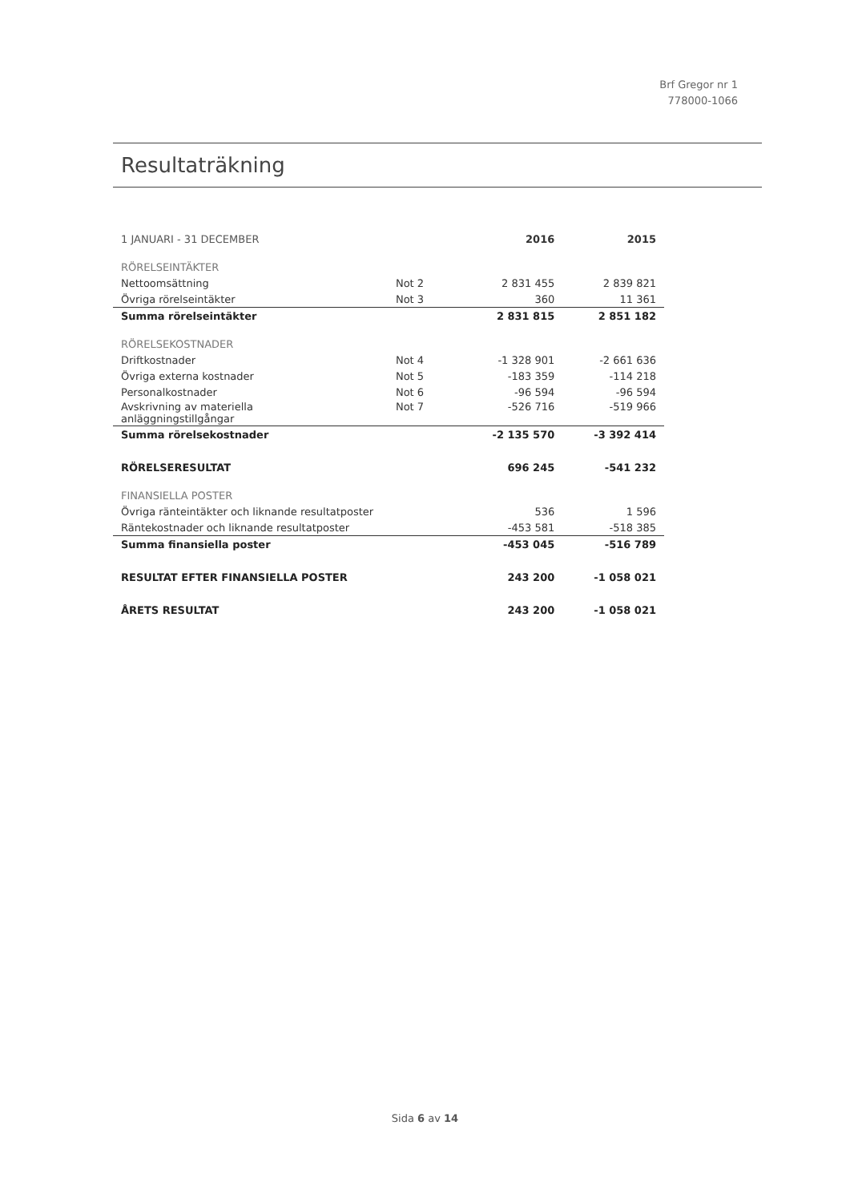Brf Gregor nr 1
778000-1066
Resultaträkning
| 1 JANUARI - 31 DECEMBER | | 2016 | 2015 |
| RÖRELSEINTÄKTER | | | |
| Nettoomsättning | Not 2 | 2 831 455 | 2 839 821 |
| Övriga rörelseintäkter | Not 3 | 360 | 11 361 |
| Summa rörelseintäkter | | 2 831 815 | 2 851 182 |
| RÖRELSEKOSTNADER | | | |
| Driftkostnader | Not 4 | -1 328 901 | -2 661 636 |
| Övriga externa kostnader | Not 5 | -183 359 | -114 218 |
| Personalkostnader | Not 6 | -96 594 | -96 594 |
| Avskrivning av materiella anläggningstillgångar | Not 7 | -526 716 | -519 966 |
| Summa rörelsekostnader | | -2 135 570 | -3 392 414 |
| RÖRELSERESULTAT | | 696 245 | -541 232 |
| FINANSIELLA POSTER | | | |
| Övriga ränteintäkter och liknande resultatposter | | 536 | 1 596 |
| Räntekostnader och liknande resultatposter | | -453 581 | -518 385 |
| Summa finansiella poster | | -453 045 | -516 789 |
| RESULTAT EFTER FINANSIELLA POSTER | | 243 200 | -1 058 021 |
| ÅRETS RESULTAT | | 243 200 | -1 058 021 |
Sida 6 av 14